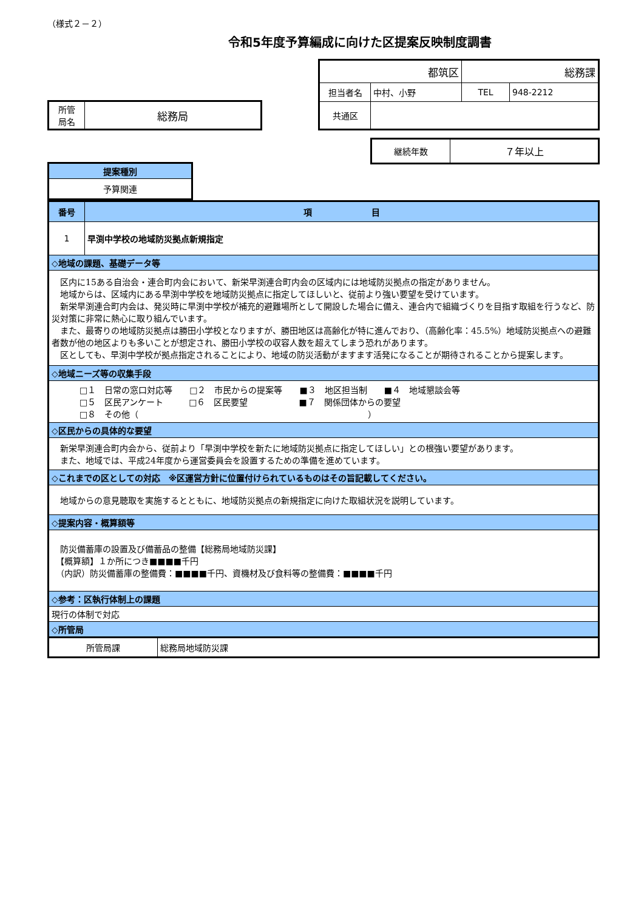（様式２－２）
令和5年度予算編成に向けた区提案反映制度調書
| 所管 局名 | 総務局 |
| 都筑区 | | 総務課 | |
| 担当者名 | 中村、小野 | TEL | 948-2212 |
| 共通区 | | | |
| 継続年数 | ７年以上 |
| 提案種別 |
| --- |
| 予算関連 |
| 番号 | 項 目 |
| --- | --- |
| 1 | 早渕中学校の地域防災拠点新規指定 |
| ◇地域の課題、基礎データ等 | |
| 区内に15ある自治会・連合町内会において、新栄早渕連合町内会の区域内には地域防災拠点の指定がありません。 地域からは、区域内にある早渕中学校を地域防災拠点に指定してほしいと、従前より強い要望を受けています。 新栄早渕連合町内会は、発災時に早渕中学校が補充的避難場所として開設した場合に備え、連合内で組織づくりを目指す取組を行うなど、防災対策に非常に熱心に取り組んでいます。 また、最寄りの地域防災拠点は勝田小学校となりますが、勝田地区は高齢化が特に進んでおり、（高齢化率：45.5%）地域防災拠点への避難者数が他の地区よりも多いことが想定され、勝田小学校の収容人数を超えてしまう恐れがあります。 区としても、早渕中学校が拠点指定されることにより、地域の防災活動がますます活発になることが期待されることから提案します。 | |
| ◇地域ニーズ等の収集手段 | |
| □１ 日常の窓口対応等 □２ 市民からの提案等 ■３ 地区担当制 ■４ 地域懇談会等 □５ 区民アンケート □６ 区民要望 ■７ 関係団体からの要望 □８ その他（ ） | |
| ◇区民からの具体的な要望 | |
| 新栄早渕連合町内会から、従前より「早渕中学校を新たに地域防災拠点に指定してほしい」との根強い要望があります。 また、地域では、平成24年度から運営委員会を設置するための準備を進めています。 | |
| ◇これまでの区としての対応 ※区運営方針に位置付けられているものはその旨記載してください。 | |
| 地域からの意見聴取を実施するとともに、地域防災拠点の新規指定に向けた取組状況を説明しています。 | |
| ◇提案内容・概算額等 | |
| 防災備蓄庫の設置及び備蓄品の整備【総務局地域防災課】 【概算額】１か所につき■■■■千円 （内訳）防災備蓄庫の整備費：■■■■千円、資機材及び食料等の整備費：■■■■千円 | |
| ◇参考：区執行体制上の課題 | |
| 現行の体制で対応 | |
| ◇所管局 | |
| 所管局課 | 総務局地域防災課 |